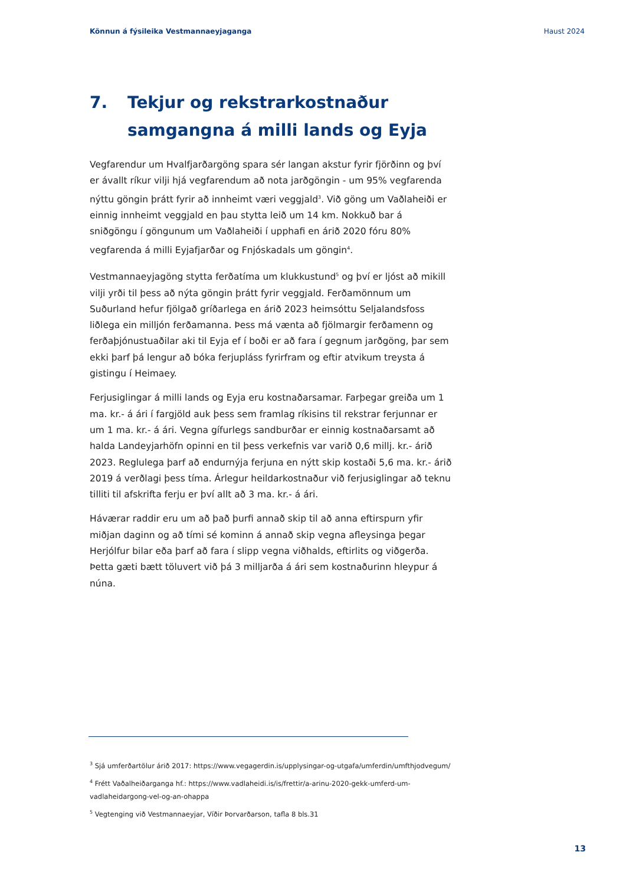Könnun á fýsileika Vestmannaeyjaganga Haust 2024
7. Tekjur og rekstrarkostnaður samgangna á milli lands og Eyja
Vegfarendur um Hvalfjarðargöng spara sér langan akstur fyrir fjörðinn og því er ávallt ríkur vilji hjá vegfarendum að nota jarðgöngin - um 95% vegfarenda nýttu göngin þrátt fyrir að innheimt væri veggjald<sup>3</sup>. Við göng um Vaðlaheiði er einnig innheimt veggjald en þau stytta leið um 14 km. Nokkuð bar á sniðgöngu í göngunum um Vaðlaheiði í upphafi en árið 2020 fóru 80% vegfarenda á milli Eyjafjarðar og Fnjóskadals um göngin<sup>4</sup>.
Vestmannaeyjagöng stytta ferðatíma um klukkustund<sup>5</sup> og því er ljóst að mikill vilji yrði til þess að nýta göngin þrátt fyrir veggjald. Ferðamönnum um Suðurland hefur fjölgað gríðarlega en árið 2023 heimsóttu Seljalandsfoss liðlega ein milljón ferðamanna. Þess má vænta að fjölmargir ferðamenn og ferðaþjónustuaðilar aki til Eyja ef í boði er að fara í gegnum jarðgöng, þar sem ekki þarf þá lengur að bóka ferjupláss fyrirfram og eftir atvikum treysta á gistingu í Heimaey.
Ferjusiglingar á milli lands og Eyja eru kostnaðarsamar. Farþegar greiða um 1 ma. kr.- á ári í fargjöld auk þess sem framlag ríkisins til rekstrar ferjunnar er um 1 ma. kr.- á ári. Vegna gífurlegs sandburðar er einnig kostnaðarsamt að halda Landeyjarhöfn opinni en til þess verkefnis var varið 0,6 millj. kr.- árið 2023. Reglulega þarf að endurnýja ferjuna en nýtt skip kostaði 5,6 ma. kr.- árið 2019 á verðlagi þess tíma. Árlegur heildarkostnaður við ferjusiglingar að teknu tilliti til afskrifta ferju er því allt að 3 ma. kr.- á ári.
Háværar raddir eru um að það þurfi annað skip til að anna eftirspurn yfir miðjan daginn og að tími sé kominn á annað skip vegna afleysinga þegar Herjólfur bilar eða þarf að fara í slipp vegna viðhalds, eftirlits og viðgerða. Þetta gæti bætt töluvert við þá 3 milljarða á ári sem kostnaðurinn hleypur á núna.
<sup>3</sup> Sjá umferðartölur árið 2017: https://www.vegagerdin.is/upplysingar-og-utgafa/umferdin/umfthjodvegum/
<sup>4</sup> Frétt Vaðalheiðarganga hf.: https://www.vadlaheidi.is/is/frettir/a-arinu-2020-gekk-umferd-um-vadlaheidargong-vel-og-an-ohappa
<sup>5</sup> Vegtenging við Vestmannaeyjar, Víðir Þorvarðarson, tafla 8 bls.31
13